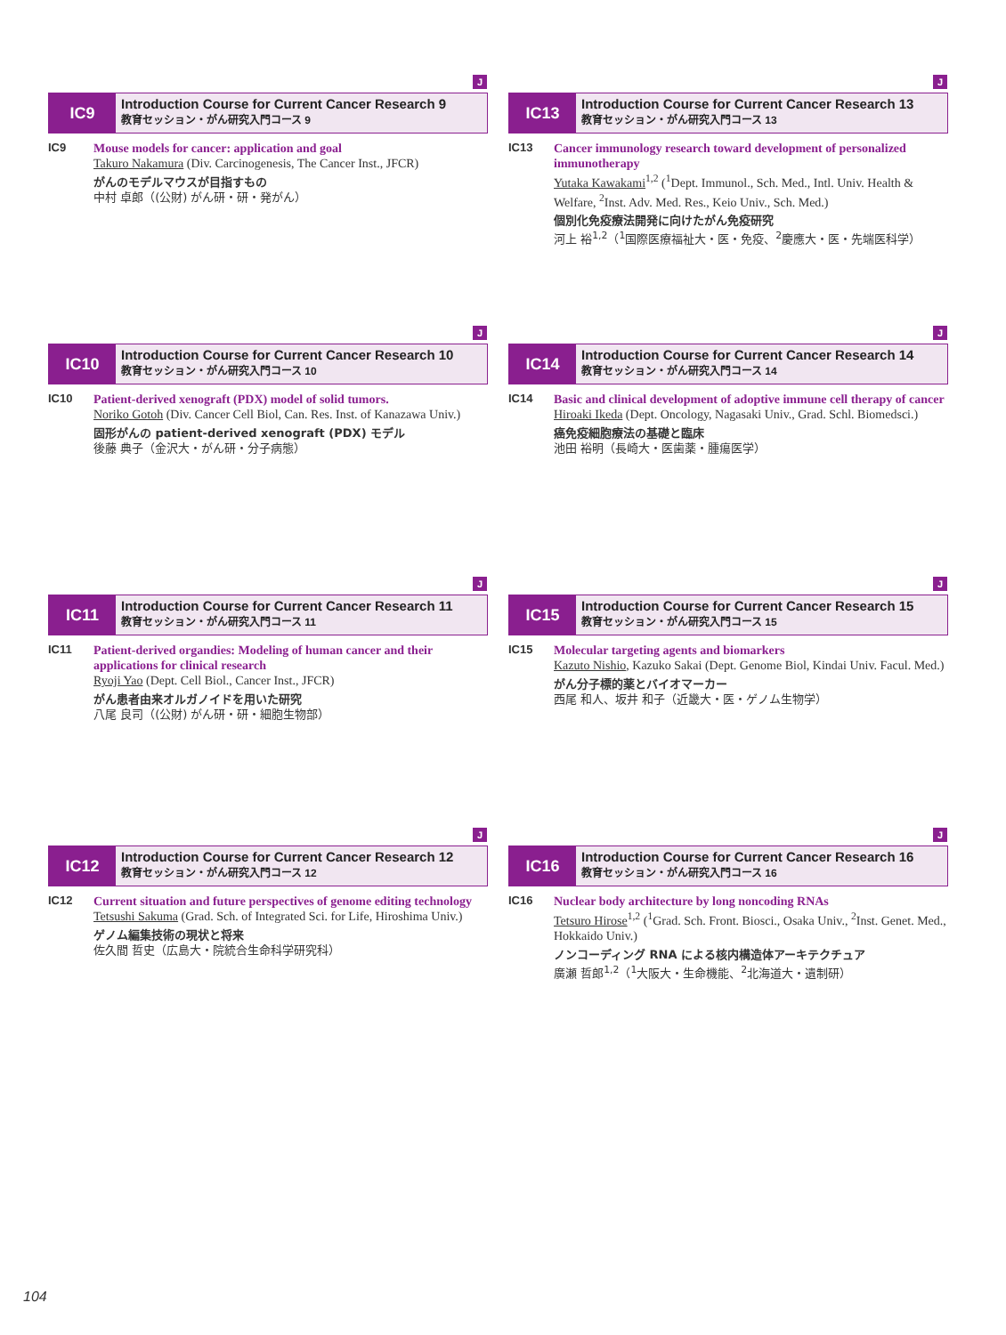J
IC9
Introduction Course for Current Cancer Research 9
教育セッション・がん研究入門コース 9
IC9 Mouse models for cancer: application and goal
Takuro Nakamura (Div. Carcinogenesis, The Cancer Inst., JFCR)
がんのモデルマウスが目指すもの
中村 卓郎（(公財) がん研・研・発がん）
J
IC13
Introduction Course for Current Cancer Research 13
教育セッション・がん研究入門コース 13
IC13 Cancer immunology research toward development of personalized immunotherapy
Yutaka Kawakami<sup>1,2</sup> (<sup>1</sup>Dept. Immunol., Sch. Med., Intl. Univ. Health & Welfare, <sup>2</sup>Inst. Adv. Med. Res., Keio Univ., Sch. Med.)
個別化免疫療法開発に向けたがん免疫研究
河上 裕<sup>1,2</sup>（<sup>1</sup>国際医療福祉大・医・免疫、<sup>2</sup>慶應大・医・先端医科学）
J
IC10
Introduction Course for Current Cancer Research 10
教育セッション・がん研究入門コース 10
IC10 Patient-derived xenograft (PDX) model of solid tumors.
Noriko Gotoh (Div. Cancer Cell Biol, Can. Res. Inst. of Kanazawa Univ.)
固形がんの patient-derived xenograft (PDX) モデル
後藤 典子（金沢大・がん研・分子病態）
J
IC14
Introduction Course for Current Cancer Research 14
教育セッション・がん研究入門コース 14
IC14 Basic and clinical development of adoptive immune cell therapy of cancer
Hiroaki Ikeda (Dept. Oncology, Nagasaki Univ., Grad. Schl. Biomedsci.)
癌免疫細胞療法の基礎と臨床
池田 裕明（長崎大・医歯薬・腫瘍医学）
J
IC11
Introduction Course for Current Cancer Research 11
教育セッション・がん研究入門コース 11
IC11 Patient-derived organdies: Modeling of human cancer and their applications for clinical research
Ryoji Yao (Dept. Cell Biol., Cancer Inst., JFCR)
がん患者由来オルガノイドを用いた研究
八尾 良司（(公財) がん研・研・細胞生物部）
J
IC15
Introduction Course for Current Cancer Research 15
教育セッション・がん研究入門コース 15
IC15 Molecular targeting agents and biomarkers
Kazuto Nishio, Kazuko Sakai (Dept. Genome Biol, Kindai Univ. Facul. Med.)
がん分子標的薬とバイオマーカー
西尾 和人、坂井 和子（近畿大・医・ゲノム生物学）
J
IC12
Introduction Course for Current Cancer Research 12
教育セッション・がん研究入門コース 12
IC12 Current situation and future perspectives of genome editing technology
Tetsushi Sakuma (Grad. Sch. of Integrated Sci. for Life, Hiroshima Univ.)
ゲノム編集技術の現状と将来
佐久間 哲史（広島大・院統合生命科学研究科）
J
IC16
Introduction Course for Current Cancer Research 16
教育セッション・がん研究入門コース 16
IC16 Nuclear body architecture by long noncoding RNAs
Tetsuro Hirose<sup>1,2</sup> (<sup>1</sup>Grad. Sch. Front. Biosci., Osaka Univ., <sup>2</sup>Inst. Genet. Med., Hokkaido Univ.)
ノンコーディング RNA による核内構造体アーキテクチュア
廣瀬 哲郎<sup>1,2</sup>（<sup>1</sup>大阪大・生命機能、<sup>2</sup>北海道大・遺制研）
104